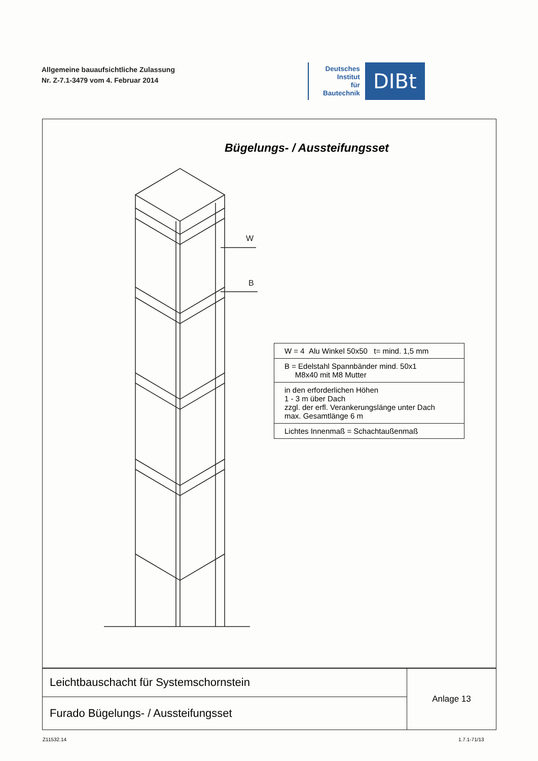Allgemeine bauaufsichtliche Zulassung
Nr. Z-7.1-3479 vom 4. Februar 2014
Deutsches
Institut
für
Bautechnik
DIBt
Bügelungs- / Aussteifungsset
W
B
| W = 4 Alu Winkel 50x50 t= mind. 1,5 mm |
| B = Edelstahl Spannbänder mind. 50x1 M8x40 mit M8 Mutter |
| in den erforderlichen Höhen 1 - 3 m über Dach zzgl. der erfl. Verankerungslänge unter Dach max. Gesamtlänge 6 m |
| Lichtes Innenmaß = Schachtaußenmaß |
| Leichtbauschacht für Systemschornstein | Anlage 13 |
| Furado Bügelungs- / Aussteifungsset | |
Z11532.14 1.7.1-71/13